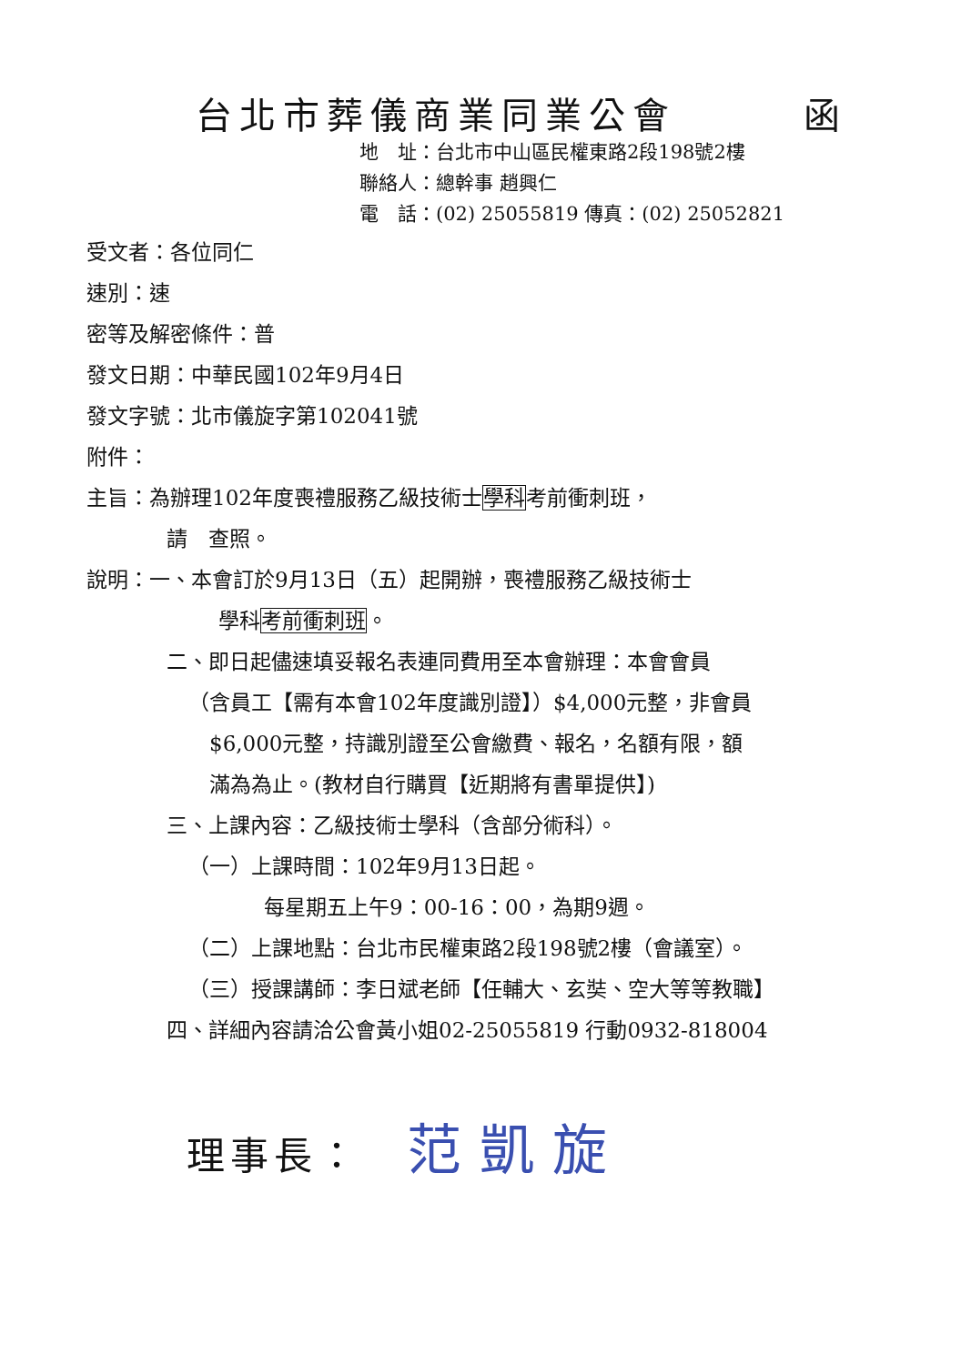台北市葬儀商業同業公會 函
地　址：台北市中山區民權東路2段198號2樓
聯絡人：總幹事 趙興仁
電　話：(02) 25055819 傳真：(02) 25052821
受文者：各位同仁
速別：速
密等及解密條件：普
發文日期：中華民國102年9月4日
發文字號：北市儀旋字第102041號
附件：
主旨：為辦理102年度喪禮服務乙級技術士學科考前衝刺班，
請　查照。
說明：一、本會訂於9月13日（五）起開辦，喪禮服務乙級技術士
學科考前衝刺班。
二、即日起儘速填妥報名表連同費用至本會辦理：本會會員
（含員工【需有本會102年度識別證】）$4,000元整，非會員
$6,000元整，持識別證至公會繳費、報名，名額有限，額
滿為為止。(教材自行購買【近期將有書單提供】)
三、上課內容：乙級技術士學科（含部分術科）。
（一）上課時間：102年9月13日起。
每星期五上午9：00-16：00，為期9週。
（二）上課地點：台北市民權東路2段198號2樓（會議室）。
（三）授課講師：李日斌老師【任輔大、玄奘、空大等等教職】
四、詳細內容請洽公會黃小姐02-25055819 行動0932-818004
理事長： 范凱旋